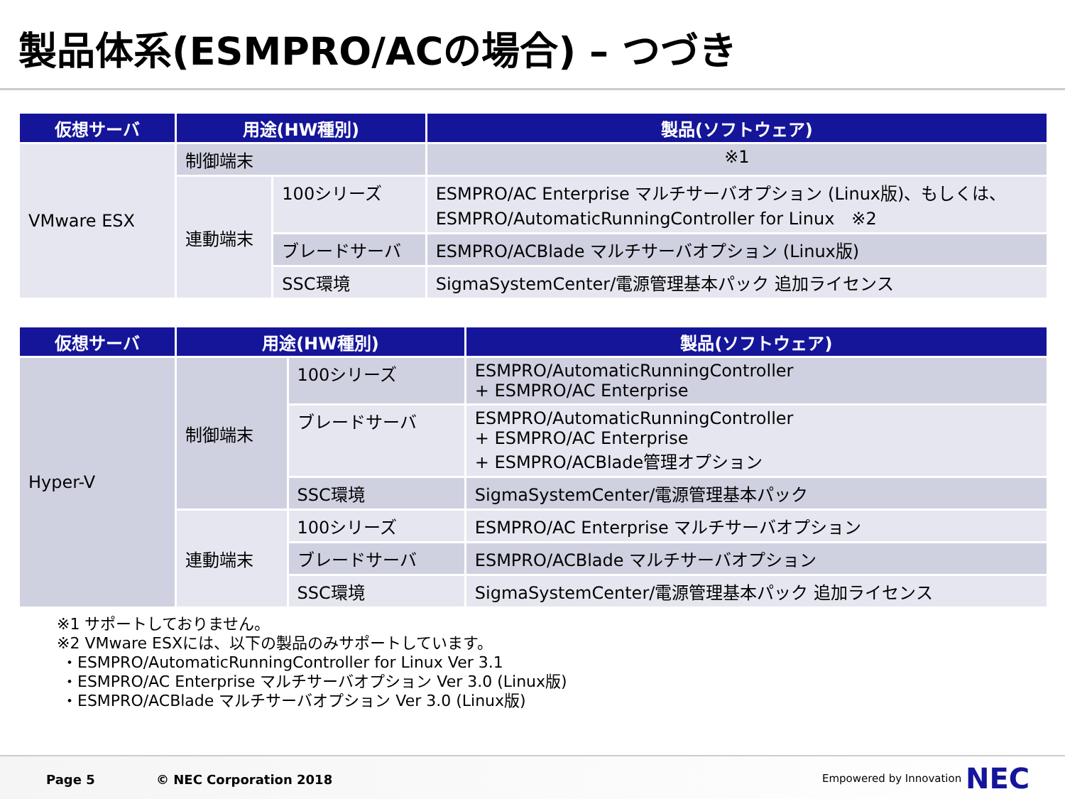製品体系(ESMPRO/ACの場合) – つづき
| 仮想サーバ | 用途(HW種別) | | 製品(ソフトウェア) |
| --- | --- | --- | --- |
| VMware ESX | 制御端末 | | ※1 |
| | 連動端末 | 100シリーズ | ESMPRO/AC Enterprise マルチサーバオプション (Linux版)、もしくは、 ESMPRO/AutomaticRunningController for Linux ※2 |
| | | ブレードサーバ | ESMPRO/ACBlade マルチサーバオプション (Linux版) |
| | | SSC環境 | SigmaSystemCenter/電源管理基本パック 追加ライセンス |
| 仮想サーバ | 用途(HW種別) | | 製品(ソフトウェア) |
| --- | --- | --- | --- |
| Hyper-V | 制御端末 | 100シリーズ | ESMPRO/AutomaticRunningController + ESMPRO/AC Enterprise |
| | | ブレードサーバ | ESMPRO/AutomaticRunningController + ESMPRO/AC Enterprise + ESMPRO/ACBlade管理オプション |
| | | SSC環境 | SigmaSystemCenter/電源管理基本パック |
| | 連動端末 | 100シリーズ | ESMPRO/AC Enterprise マルチサーバオプション |
| | | ブレードサーバ | ESMPRO/ACBlade マルチサーバオプション |
| | | SSC環境 | SigmaSystemCenter/電源管理基本パック 追加ライセンス |
※1 サポートしておりません。
※2 VMware ESXには、以下の製品のみサポートしています。
・ESMPRO/AutomaticRunningController for Linux Ver 3.1
・ESMPRO/AC Enterprise マルチサーバオプション Ver 3.0 (Linux版)
・ESMPRO/ACBlade マルチサーバオプション Ver 3.0 (Linux版)
Page 5 © NEC Corporation 2018 Empowered by Innovation NEC